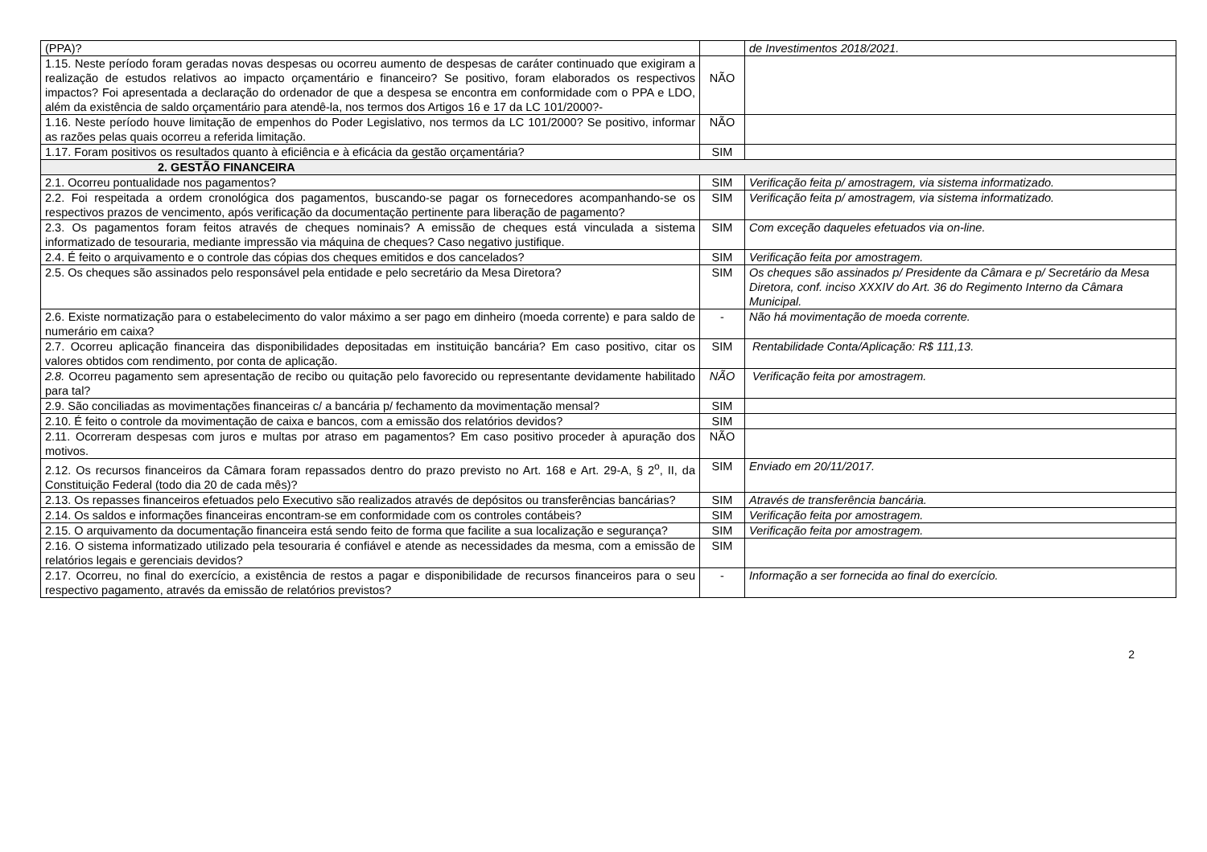| (PPA)? | | de Investimentos 2018/2021. |
| 1.15. Neste período foram geradas novas despesas ou ocorreu aumento de despesas de caráter continuado que exigiram a realização de estudos relativos ao impacto orçamentário e financeiro? Se positivo, foram elaborados os respectivos impactos? Foi apresentada a declaração do ordenador de que a despesa se encontra em conformidade com o PPA e LDO, além da existência de saldo orçamentário para atendê-la, nos termos dos Artigos 16 e 17 da LC 101/2000?- | NÃO | |
| 1.16. Neste período houve limitação de empenhos do Poder Legislativo, nos termos da LC 101/2000? Se positivo, informar as razões pelas quais ocorreu a referida limitação. | NÃO | |
| 1.17. Foram positivos os resultados quanto à eficiência e à eficácia da gestão orçamentária? | SIM | |
| 2. GESTÃO FINANCEIRA | | |
| 2.1. Ocorreu pontualidade nos pagamentos? | SIM | Verificação feita p/ amostragem, via sistema informatizado. |
| 2.2. Foi respeitada a ordem cronológica dos pagamentos, buscando-se pagar os fornecedores acompanhando-se os respectivos prazos de vencimento, após verificação da documentação pertinente para liberação de pagamento? | SIM | Verificação feita p/ amostragem, via sistema informatizado. |
| 2.3. Os pagamentos foram feitos através de cheques nominais? A emissão de cheques está vinculada a sistema informatizado de tesouraria, mediante impressão via máquina de cheques? Caso negativo justifique. | SIM | Com exceção daqueles efetuados via on-line. |
| 2.4. É feito o arquivamento e o controle das cópias dos cheques emitidos e dos cancelados? | SIM | Verificação feita por amostragem. |
| 2.5. Os cheques são assinados pelo responsável pela entidade e pelo secretário da Mesa Diretora? | SIM | Os cheques são assinados p/ Presidente da Câmara e p/ Secretário da Mesa Diretora, conf. inciso XXXIV do Art. 36 do Regimento Interno da Câmara Municipal. |
| 2.6. Existe normatização para o estabelecimento do valor máximo a ser pago em dinheiro (moeda corrente) e para saldo de numerário em caixa? | - | Não há movimentação de moeda corrente. |
| 2.7. Ocorreu aplicação financeira das disponibilidades depositadas em instituição bancária? Em caso positivo, citar os valores obtidos com rendimento, por conta de aplicação. | SIM | Rentabilidade Conta/Aplicação: R$ 111,13. |
| 2.8. Ocorreu pagamento sem apresentação de recibo ou quitação pelo favorecido ou representante devidamente habilitado para tal? | NÃO | Verificação feita por amostragem. |
| 2.9. São conciliadas as movimentações financeiras c/ a bancária p/ fechamento da movimentação mensal? | SIM | |
| 2.10. É feito o controle da movimentação de caixa e bancos, com a emissão dos relatórios devidos? | SIM | |
| 2.11. Ocorreram despesas com juros e multas por atraso em pagamentos? Em caso positivo proceder à apuração dos motivos. | NÃO | |
| 2.12. Os recursos financeiros da Câmara foram repassados dentro do prazo previsto no Art. 168 e Art. 29-A, § 2<sup>o</sup>, II, da Constituição Federal (todo dia 20 de cada mês)? | SIM | Enviado em 20/11/2017. |
| 2.13. Os repasses financeiros efetuados pelo Executivo são realizados através de depósitos ou transferências bancárias? | SIM | Através de transferência bancária. |
| 2.14. Os saldos e informações financeiras encontram-se em conformidade com os controles contábeis? | SIM | Verificação feita por amostragem. |
| 2.15. O arquivamento da documentação financeira está sendo feito de forma que facilite a sua localização e segurança? | SIM | Verificação feita por amostragem. |
| 2.16. O sistema informatizado utilizado pela tesouraria é confiável e atende as necessidades da mesma, com a emissão de relatórios legais e gerenciais devidos? | SIM | |
| 2.17. Ocorreu, no final do exercício, a existência de restos a pagar e disponibilidade de recursos financeiros para o seu respectivo pagamento, através da emissão de relatórios previstos? | - | Informação a ser fornecida ao final do exercício. |
2